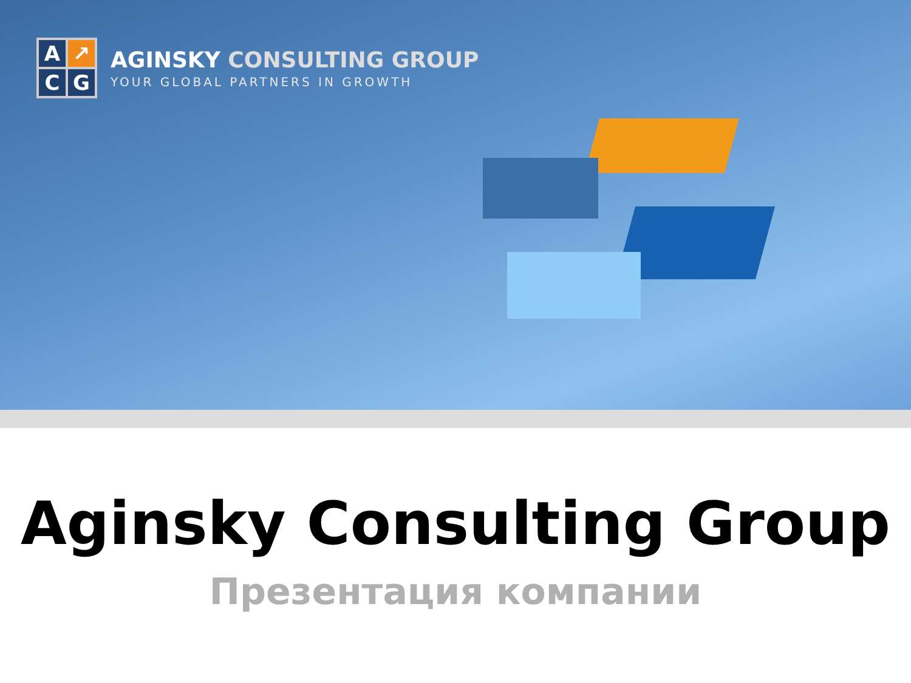A
↗
C
G
AGINSKY CONSULTING GROUP
YOUR GLOBAL PARTNERS IN GROWTH
Aginsky Consulting Group
Презентация компании